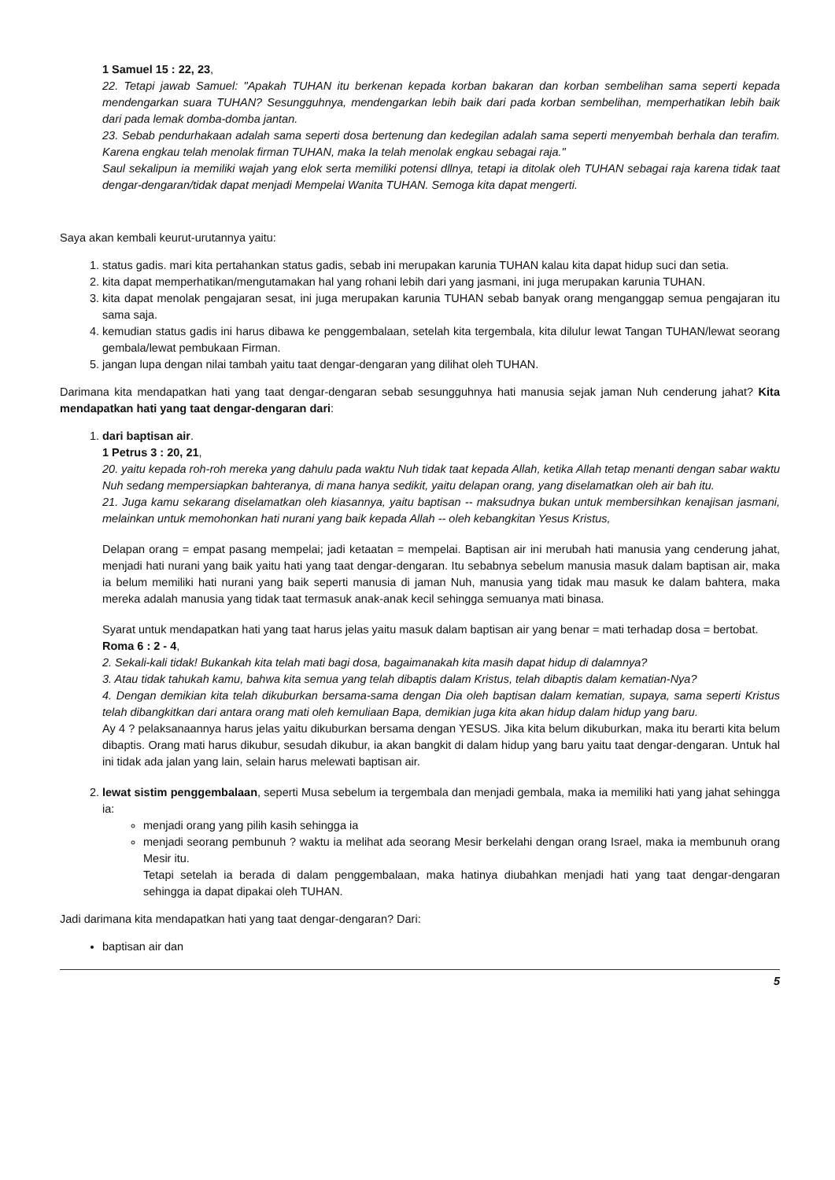1 Samuel 15 : 22, 23,
22. Tetapi jawab Samuel: "Apakah TUHAN itu berkenan kepada korban bakaran dan korban sembelihan sama seperti kepada mendengarkan suara TUHAN? Sesungguhnya, mendengarkan lebih baik dari pada korban sembelihan, memperhatikan lebih baik dari pada lemak domba-domba jantan.
23. Sebab pendurhakaan adalah sama seperti dosa bertenung dan kedegilan adalah sama seperti menyembah berhala dan terafim. Karena engkau telah menolak firman TUHAN, maka Ia telah menolak engkau sebagai raja."
Saul sekalipun ia memiliki wajah yang elok serta memiliki potensi dllnya, tetapi ia ditolak oleh TUHAN sebagai raja karena tidak taat dengar-dengaran/tidak dapat menjadi Mempelai Wanita TUHAN. Semoga kita dapat mengerti.
Saya akan kembali keurut-urutannya yaitu:
1. status gadis. mari kita pertahankan status gadis, sebab ini merupakan karunia TUHAN kalau kita dapat hidup suci dan setia.
2. kita dapat memperhatikan/mengutamakan hal yang rohani lebih dari yang jasmani, ini juga merupakan karunia TUHAN.
3. kita dapat menolak pengajaran sesat, ini juga merupakan karunia TUHAN sebab banyak orang menganggap semua pengajaran itu sama saja.
4. kemudian status gadis ini harus dibawa ke penggembalaan, setelah kita tergembala, kita dilulur lewat Tangan TUHAN/lewat seorang gembala/lewat pembukaan Firman.
5. jangan lupa dengan nilai tambah yaitu taat dengar-dengaran yang dilihat oleh TUHAN.
Darimana kita mendapatkan hati yang taat dengar-dengaran sebab sesungguhnya hati manusia sejak jaman Nuh cenderung jahat? Kita mendapatkan hati yang taat dengar-dengaran dari:
1. dari baptisan air.
1 Petrus 3 : 20, 21,
20. yaitu kepada roh-roh mereka yang dahulu pada waktu Nuh tidak taat kepada Allah, ketika Allah tetap menanti dengan sabar waktu Nuh sedang mempersiapkan bahteranya, di mana hanya sedikit, yaitu delapan orang, yang diselamatkan oleh air bah itu.
21. Juga kamu sekarang diselamatkan oleh kiasannya, yaitu baptisan -- maksudnya bukan untuk membersihkan kenajisan jasmani, melainkan untuk memohonkan hati nurani yang baik kepada Allah -- oleh kebangkitan Yesus Kristus,
Delapan orang = empat pasang mempelai; jadi ketaatan = mempelai. Baptisan air ini merubah hati manusia yang cenderung jahat, menjadi hati nurani yang baik yaitu hati yang taat dengar-dengaran. Itu sebabnya sebelum manusia masuk dalam baptisan air, maka ia belum memiliki hati nurani yang baik seperti manusia di jaman Nuh, manusia yang tidak mau masuk ke dalam bahtera, maka mereka adalah manusia yang tidak taat termasuk anak-anak kecil sehingga semuanya mati binasa.
Syarat untuk mendapatkan hati yang taat harus jelas yaitu masuk dalam baptisan air yang benar = mati terhadap dosa = bertobat.
Roma 6 : 2 - 4,
2. Sekali-kali tidak! Bukankah kita telah mati bagi dosa, bagaimanakah kita masih dapat hidup di dalamnya?
3. Atau tidak tahukah kamu, bahwa kita semua yang telah dibaptis dalam Kristus, telah dibaptis dalam kematian-Nya?
4. Dengan demikian kita telah dikuburkan bersama-sama dengan Dia oleh baptisan dalam kematian, supaya, sama seperti Kristus telah dibangkitkan dari antara orang mati oleh kemuliaan Bapa, demikian juga kita akan hidup dalam hidup yang baru.
Ay 4 ? pelaksanaannya harus jelas yaitu dikuburkan bersama dengan YESUS. Jika kita belum dikuburkan, maka itu berarti kita belum dibaptis. Orang mati harus dikubur, sesudah dikubur, ia akan bangkit di dalam hidup yang baru yaitu taat dengar-dengaran. Untuk hal ini tidak ada jalan yang lain, selain harus melewati baptisan air.
2. lewat sistim penggembalaan, seperti Musa sebelum ia tergembala dan menjadi gembala, maka ia memiliki hati yang jahat sehingga ia:
menjadi orang yang pilih kasih sehingga ia
menjadi seorang pembunuh ? waktu ia melihat ada seorang Mesir berkelahi dengan orang Israel, maka ia membunuh orang Mesir itu.
Tetapi setelah ia berada di dalam penggembalaan, maka hatinya diubahkan menjadi hati yang taat dengar-dengaran sehingga ia dapat dipakai oleh TUHAN.
Jadi darimana kita mendapatkan hati yang taat dengar-dengaran? Dari:
baptisan air dan
5